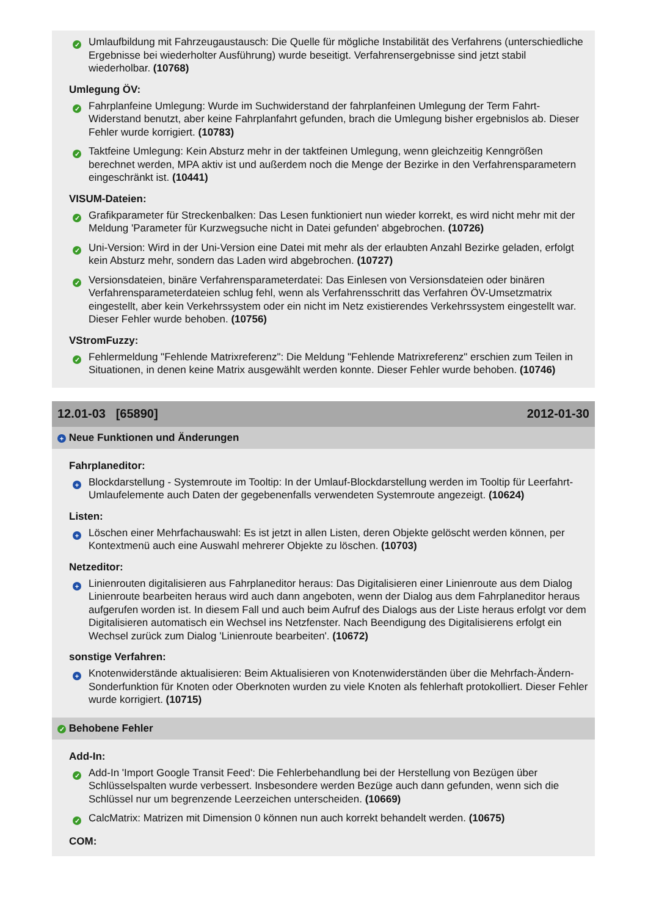✓
Umlaufbildung mit Fahrzeugaustausch: Die Quelle für mögliche Instabilität des Verfahrens (unterschiedliche Ergebnisse bei wiederholter Ausführung) wurde beseitigt. Verfahrensergebnisse sind jetzt stabil wiederholbar. (10768)
Umlegung ÖV:
✓
Fahrplanfeine Umlegung: Wurde im Suchwiderstand der fahrplanfeinen Umlegung der Term Fahrt-Widerstand benutzt, aber keine Fahrplanfahrt gefunden, brach die Umlegung bisher ergebnislos ab. Dieser Fehler wurde korrigiert. (10783)
✓
Taktfeine Umlegung: Kein Absturz mehr in der taktfeinen Umlegung, wenn gleichzeitig Kenngrößen berechnet werden, MPA aktiv ist und außerdem noch die Menge der Bezirke in den Verfahrensparametern eingeschränkt ist. (10441)
VISUM-Dateien:
✓
Grafikparameter für Streckenbalken: Das Lesen funktioniert nun wieder korrekt, es wird nicht mehr mit der Meldung 'Parameter für Kurzwegsuche nicht in Datei gefunden' abgebrochen. (10726)
✓
Uni-Version: Wird in der Uni-Version eine Datei mit mehr als der erlaubten Anzahl Bezirke geladen, erfolgt kein Absturz mehr, sondern das Laden wird abgebrochen. (10727)
✓
Versionsdateien, binäre Verfahrensparameterdatei: Das Einlesen von Versionsdateien oder binären Verfahrensparameterdateien schlug fehl, wenn als Verfahrensschritt das Verfahren ÖV-Umsetzmatrix eingestellt, aber kein Verkehrssystem oder ein nicht im Netz existierendes Verkehrssystem eingestellt war. Dieser Fehler wurde behoben. (10756)
VStromFuzzy:
✓
Fehlermeldung "Fehlende Matrixreferenz": Die Meldung "Fehlende Matrixreferenz" erschien zum Teilen in Situationen, in denen keine Matrix ausgewählt werden konnte. Dieser Fehler wurde behoben. (10746)
12.01-03 [65890] 2012-01-30
+ Neue Funktionen und Änderungen
Fahrplaneditor:
+
Blockdarstellung - Systemroute im Tooltip: In der Umlauf-Blockdarstellung werden im Tooltip für Leerfahrt-Umlaufelemente auch Daten der gegebenenfalls verwendeten Systemroute angezeigt. (10624)
Listen:
+
Löschen einer Mehrfachauswahl: Es ist jetzt in allen Listen, deren Objekte gelöscht werden können, per Kontextmenü auch eine Auswahl mehrerer Objekte zu löschen. (10703)
Netzeditor:
+
Linienrouten digitalisieren aus Fahrplaneditor heraus: Das Digitalisieren einer Linienroute aus dem Dialog Linienroute bearbeiten heraus wird auch dann angeboten, wenn der Dialog aus dem Fahrplaneditor heraus aufgerufen worden ist. In diesem Fall und auch beim Aufruf des Dialogs aus der Liste heraus erfolgt vor dem Digitalisieren automatisch ein Wechsel ins Netzfenster. Nach Beendigung des Digitalisierens erfolgt ein Wechsel zurück zum Dialog 'Linienroute bearbeiten'. (10672)
sonstige Verfahren:
+
Knotenwiderstände aktualisieren: Beim Aktualisieren von Knotenwiderständen über die Mehrfach-Ändern-Sonderfunktion für Knoten oder Oberknoten wurden zu viele Knoten als fehlerhaft protokolliert. Dieser Fehler wurde korrigiert. (10715)
✓ Behobene Fehler
Add-In:
✓
Add-In 'Import Google Transit Feed': Die Fehlerbehandlung bei der Herstellung von Bezügen über Schlüsselspalten wurde verbessert. Insbesondere werden Bezüge auch dann gefunden, wenn sich die Schlüssel nur um begrenzende Leerzeichen unterscheiden. (10669)
✓
CalcMatrix: Matrizen mit Dimension 0 können nun auch korrekt behandelt werden. (10675)
COM: